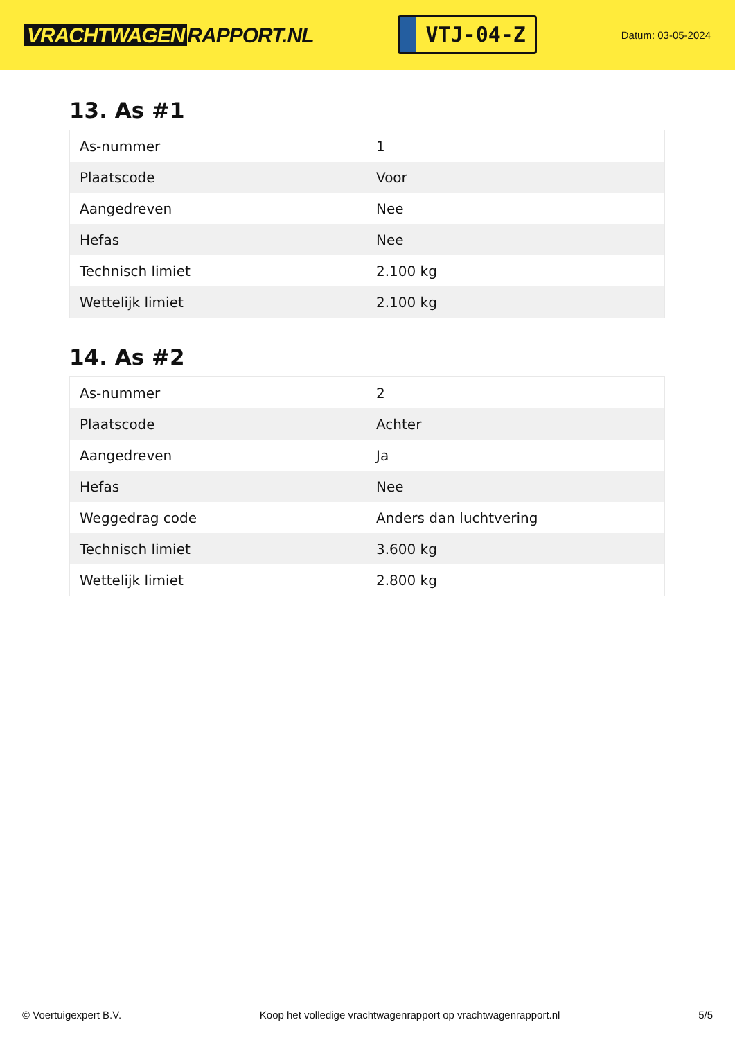VRACHTWAGEN RAPPORT.NL
VTJ-04-Z
Datum: 03-05-2024
13. As #1
| As-nummer | 1 |
| Plaatscode | Voor |
| Aangedreven | Nee |
| Hefas | Nee |
| Technisch limiet | 2.100 kg |
| Wettelijk limiet | 2.100 kg |
14. As #2
| As-nummer | 2 |
| Plaatscode | Achter |
| Aangedreven | Ja |
| Hefas | Nee |
| Weggedrag code | Anders dan luchtvering |
| Technisch limiet | 3.600 kg |
| Wettelijk limiet | 2.800 kg |
© Voertuigexpert B.V. Koop het volledige vrachtwagenrapport op vrachtwagenrapport.nl 5/5